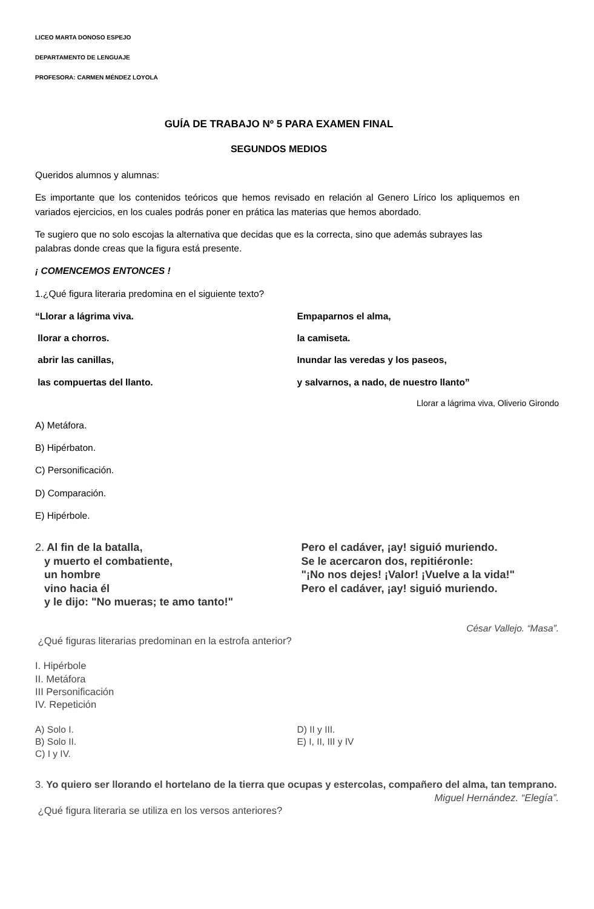LICEO MARTA DONOSO ESPEJO
DEPARTAMENTO DE LENGUAJE
PROFESORA: CARMEN MÉNDEZ LOYOLA
GUÍA DE TRABAJO Nº 5 PARA EXAMEN FINAL
SEGUNDOS MEDIOS
Queridos alumnos y alumnas:
Es importante que los contenidos teóricos que hemos revisado en relación al Genero Lírico los apliquemos en variados ejercicios, en los cuales podrás poner en prática las materias que hemos abordado.
Te sugiero que no solo escojas la alternativa que decidas que es la correcta, sino que además subrayes las palabras donde creas que la figura está presente.
¡ COMENCEMOS ENTONCES !
1.¿Qué figura literaria predomina en el siguiente texto?
“Llorar a lágrima viva.
llorar a chorros.
abrir las canillas,
las compuertas del llanto.
Empaparnos el alma,
la camiseta.
Inundar las veredas y los paseos,
y salvarnos, a nado, de nuestro llanto”
Llorar a lágrima viva, Oliverio Girondo
A) Metáfora.
B) Hipérbaton.
C) Personificación.
D) Comparación.
E) Hipérbole.
2. Al fin de la batalla,
y muerto el combatiente,
un hombre
vino hacia él
y le dijo: "No mueras; te amo tanto!"
Pero el cadáver, ¡ay! siguió muriendo.
Se le acercaron dos, repitiéronle:
"¡No nos dejes! ¡Valor! ¡Vuelve a la vida!"
Pero el cadáver, ¡ay! siguió muriendo.
César Vallejo. “Masa”.
¿Qué figuras literarias predominan en la estrofa anterior?
I. Hipérbole
II. Metáfora
III Personificación
IV. Repetición
A) Solo I.
B) Solo II.
C) I y IV.
D) II y III.
E) I, II, III y IV
3. Yo quiero ser llorando el hortelano de la tierra que ocupas y estercolas, compañero del alma, tan temprano.
Miguel Hernández. “Elegía”.
¿Qué figura literaria se utiliza en los versos anteriores?